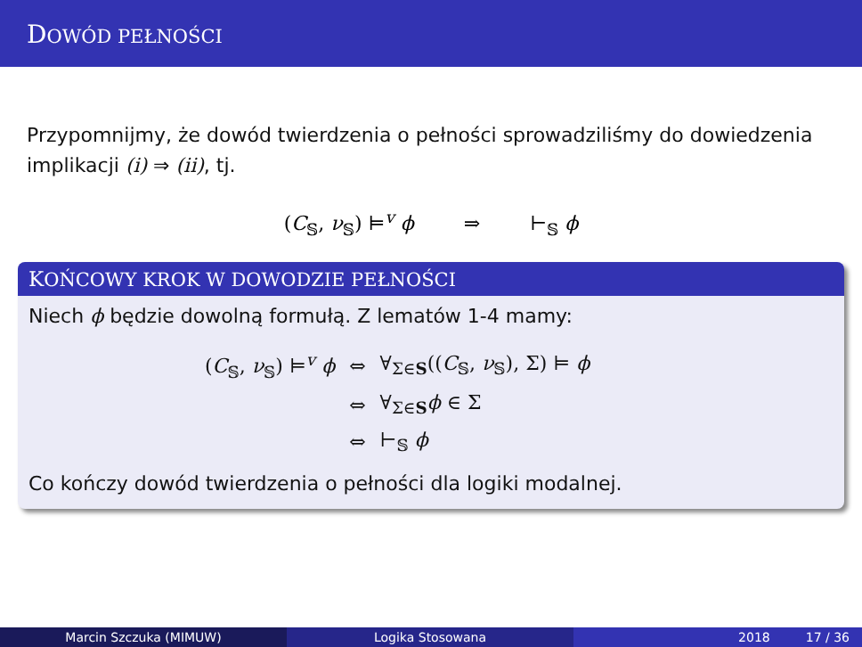DOWÓD PEŁNOŚCI
Przypomnijmy, że dowód twierdzenia o pełności sprowadziliśmy do dowiedzenia implikacji (i) ⇒ (ii), tj.
(C<sub>𝕊</sub>, ν<sub>𝕊</sub>) ⊨<sup>v</sup> ϕ ⇒ ⊢<sub>𝕊</sub> ϕ
KOŃCOWY KROK W DOWODZIE PEŁNOŚCI
Niech ϕ będzie dowolną formułą. Z lematów 1-4 mamy:
| ( C<sub>𝕊</sub>, ν<sub>𝕊</sub>) ⊨<sup>v</sup> ϕ | ⇔ | ∀<sub>Σ∈S</sub>(( C<sub>𝕊</sub>, ν<sub>𝕊</sub>), Σ) ⊨ ϕ |
| | ⇔ | ∀<sub>Σ∈S</sub> ϕ ∈ Σ |
| | ⇔ | ⊢<sub>𝕊</sub> ϕ |
Co kończy dowód twierdzenia o pełności dla logiki modalnej.
Marcin Szczuka (MIMUW) Logika Stosowana 2018 17 / 36